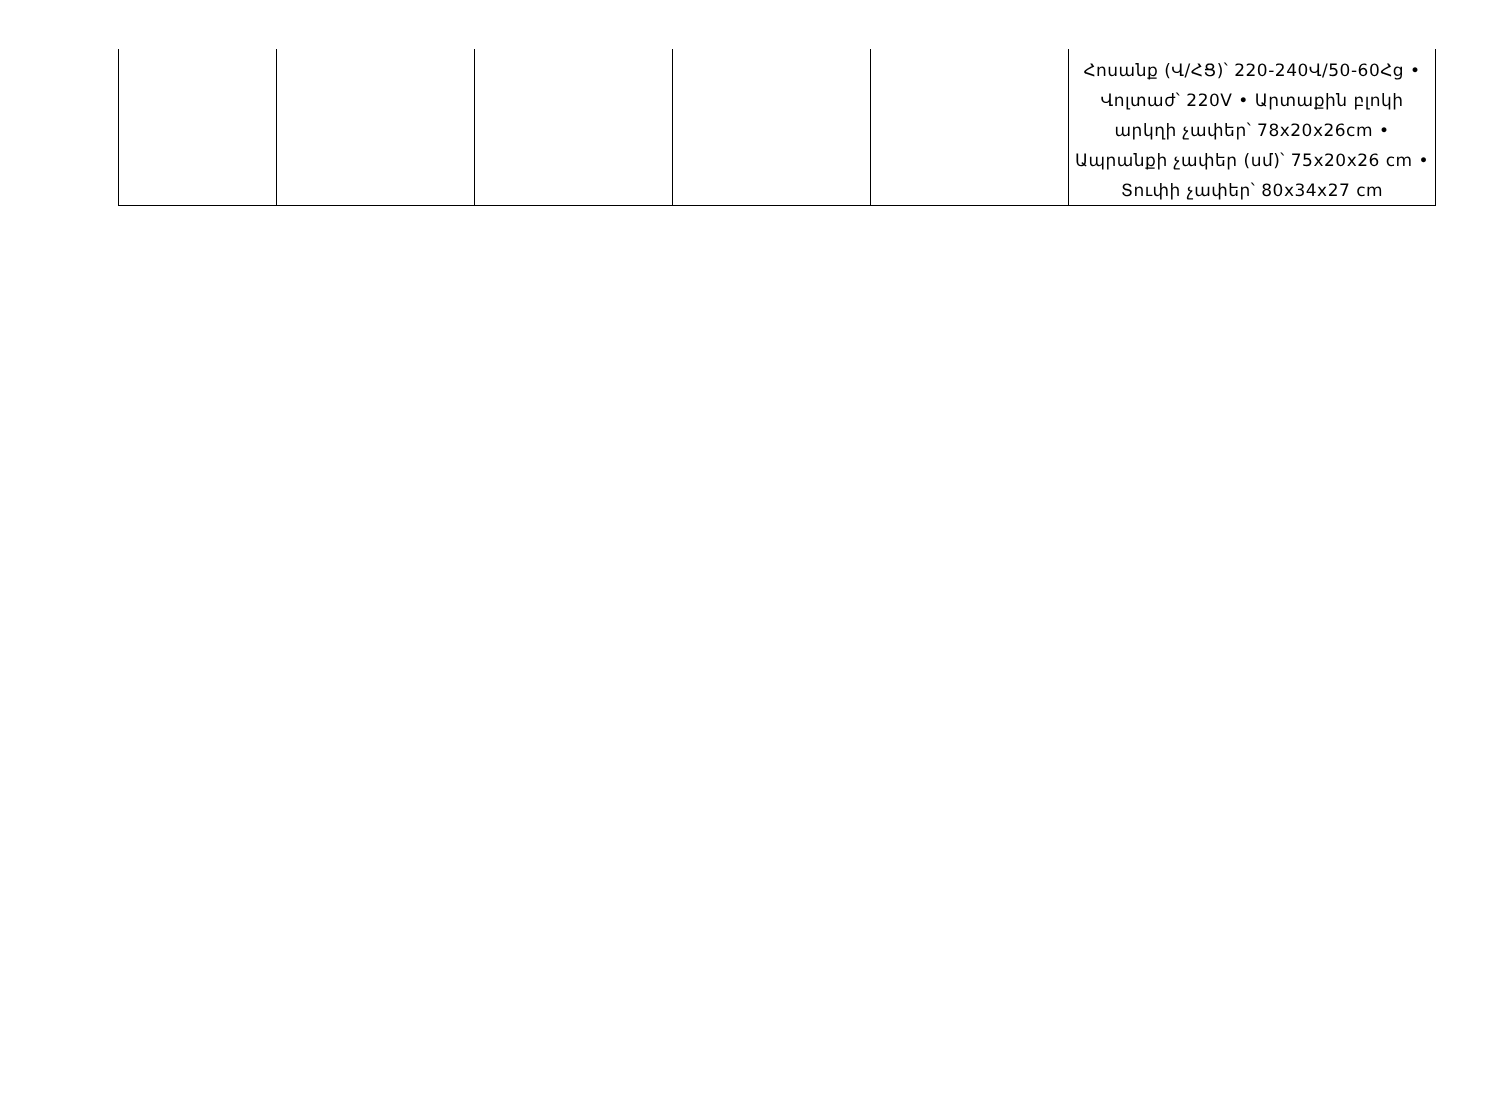| | | | | | Հոսանք (Վ/ՀՑ)՝ 220-240Վ/50-60Հց • Վոլտաժ՝ 220V • Արտաքին բլոկի արկղի չափեր՝ 78x20x26cm • Ապրանքի չափեր (սմ)՝ 75x20x26 cm • Տուփի չափեր՝ 80x34x27 cm |